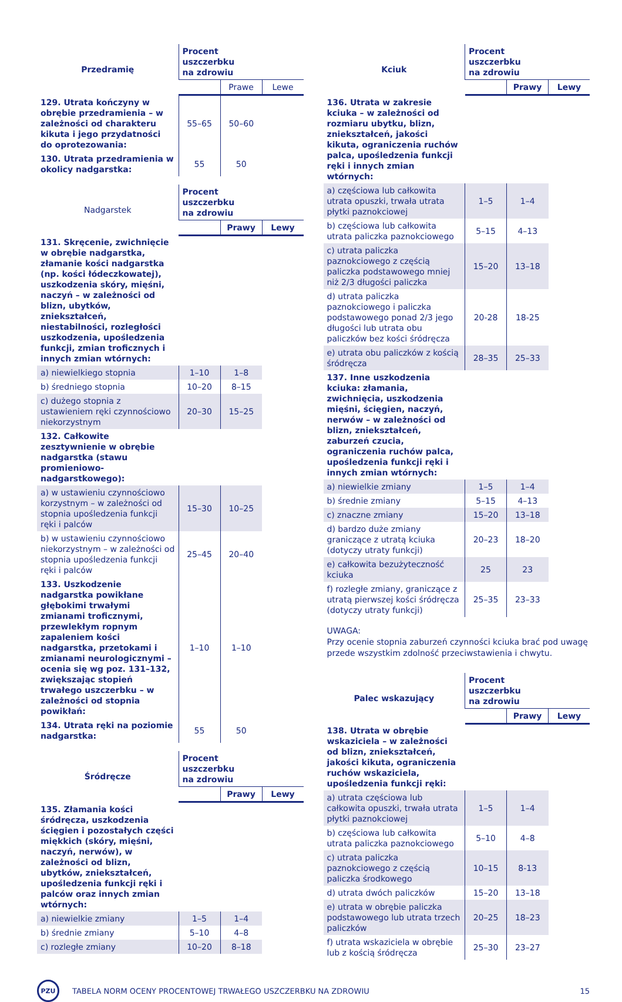| Przedramię | Procent uszczerbku na zdrowiu | | |
| --- | --- | --- | --- |
| | | Prawe | Lewe |
| 129. Utrata kończyny w obrębie przedramienia – w zależności od charakteru kikuta i jego przydatności do oprotezowania: | 55–65 | 50–60 | |
| 130. Utrata przedramienia w okolicy nadgarstka: | 55 | 50 | |
| Nadgarstek | Procent uszczerbku na zdrowiu | | |
| --- | --- | --- | --- |
| | | Prawy | Lewy |
| 131. Skręcenie, zwichnięcie w obrębie nadgarstka, złamanie kości nadgarstka (np. kości łódeczkowatej), uszkodzenia skóry, mięśni, naczyń – w zależności od blizn, ubytków, zniekształceń, niestabilności, rozległości uszkodzenia, upośledzenia funkcji, zmian troficznych i innych zmian wtórnych: | | | |
| a) niewielkiego stopnia | 1–10 | 1–8 | |
| b) średniego stopnia | 10–20 | 8–15 | |
| c) dużego stopnia z ustawieniem ręki czynnościowo niekorzystnym | 20–30 | 15–25 | |
| 132. Całkowite zesztywnienie w obrębie nadgarstka (stawu promieniowo-nadgarstkowego): | | | |
| a) w ustawieniu czynnościowo korzystnym – w zależności od stopnia upośledzenia funkcji ręki i palców | 15–30 | 10–25 | |
| b) w ustawieniu czynnościowo niekorzystnym – w zależności od stopnia upośledzenia funkcji ręki i palców | 25–45 | 20–40 | |
| 133. Uszkodzenie nadgarstka powikłane głębokimi trwałymi zmianami troficznymi, przewlekłym ropnym zapaleniem kości nadgarstka, przetokami i zmianami neurologicznymi – ocenia się wg poz. 131–132, zwiększając stopień trwałego uszczerbku – w zależności od stopnia powikłań: | 1–10 | 1–10 | |
| 134. Utrata ręki na poziomie nadgarstka: | 55 | 50 | |
| Śródręcze | Procent uszczerbku na zdrowiu | | |
| --- | --- | --- | --- |
| | | Prawy | Lewy |
| 135. Złamania kości śródręcza, uszkodzenia ścięgien i pozostałych części miękkich (skóry, mięśni, naczyń, nerwów), w zależności od blizn, ubytków, zniekształceń, upośledzenia funkcji ręki i palców oraz innych zmian wtórnych: | | | |
| a) niewielkie zmiany | 1–5 | 1–4 | |
| b) średnie zmiany | 5–10 | 4–8 | |
| c) rozległe zmiany | 10–20 | 8–18 | |
| Kciuk | Procent uszczerbku na zdrowiu | | |
| --- | --- | --- | --- |
| | | Prawy | Lewy |
| 136. Utrata w zakresie kciuka – w zależności od rozmiaru ubytku, blizn, zniekształceń, jakości kikuta, ograniczenia ruchów palca, upośledzenia funkcji ręki i innych zmian wtórnych: | | | |
| a) częściowa lub całkowita utrata opuszki, trwała utrata płytki paznokciowej | 1–5 | 1–4 | |
| b) częściowa lub całkowita utrata paliczka paznokciowego | 5–15 | 4–13 | |
| c) utrata paliczka paznokciowego z częścią paliczka podstawowego mniej niż 2/3 długości paliczka | 15–20 | 13–18 | |
| d) utrata paliczka paznokciowego i paliczka podstawowego ponad 2/3 jego długości lub utrata obu paliczków bez kości śródręcza | 20-28 | 18-25 | |
| e) utrata obu paliczków z kością śródręcza | 28–35 | 25–33 | |
| 137. Inne uszkodzenia kciuka: złamania, zwichnięcia, uszkodzenia mięśni, ścięgien, naczyń, nerwów – w zależności od blizn, zniekształceń, zaburzeń czucia, ograniczenia ruchów palca, upośledzenia funkcji ręki i innych zmian wtórnych: | | | |
| a) niewielkie zmiany | 1–5 | 1–4 | |
| b) średnie zmiany | 5–15 | 4–13 | |
| c) znaczne zmiany | 15–20 | 13–18 | |
| d) bardzo duże zmiany graniczące z utratą kciuka (dotyczy utraty funkcji) | 20–23 | 18–20 | |
| e) całkowita bezużyteczność kciuka | 25 | 23 | |
| f) rozległe zmiany, graniczące z utratą pierwszej kości śródręcza (dotyczy utraty funkcji) | 25–35 | 23–33 | |
UWAGA:
Przy ocenie stopnia zaburzeń czynności kciuka brać pod uwagę przede wszystkim zdolność przeciwstawienia i chwytu.
| Palec wskazujący | Procent uszczerbku na zdrowiu | | |
| --- | --- | --- | --- |
| | | Prawy | Lewy |
| 138. Utrata w obrębie wskaziciela – w zależności od blizn, zniekształceń, jakości kikuta, ograniczenia ruchów wskaziciela, upośledzenia funkcji ręki: | | | |
| a) utrata częściowa lub całkowita opuszki, trwała utrata płytki paznokciowej | 1–5 | 1–4 | |
| b) częściowa lub całkowita utrata paliczka paznokciowego | 5–10 | 4–8 | |
| c) utrata paliczka paznokciowego z częścią paliczka środkowego | 10–15 | 8-13 | |
| d) utrata dwóch paliczków | 15–20 | 13–18 | |
| e) utrata w obrębie paliczka podstawowego lub utrata trzech paliczków | 20–25 | 18–23 | |
| f) utrata wskaziciela w obrębie lub z kością śródręcza | 25–30 | 23–27 | |
PZU
TABELA NORM OCENY PROCENTOWEJ TRWAŁEGO USZCZERBKU NA ZDROWIU
15